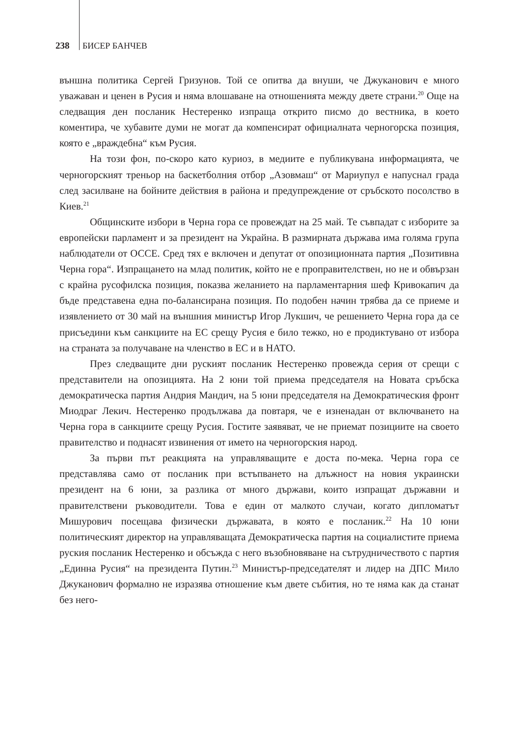238 БИСЕР БАНЧЕВ
външна политика Сергей Гризунов. Той се опитва да внуши, че Джуканович е много уважаван и ценен в Русия и няма влошаване на отношенията между двете страни.<sup>20</sup> Още на следващия ден посланик Нестеренко изпраща открито писмо до вестника, в което коментира, че хубавите думи не могат да компенсират официалната черногорска позиция, която е „враждебна“ към Русия.
На този фон, по-скоро като куриоз, в медиите е публикувана информацията, че черногорският треньор на баскетболния отбор „Азовмаш“ от Мариупул е напуснал града след засилване на бойните действия в района и предупреждение от сръбското посолство в Киев.<sup>21</sup>
Общинските избори в Черна гора се провеждат на 25 май. Те съвпадат с изборите за европейски парламент и за президент на Украйна. В размирната държава има голяма група наблюдатели от ОССЕ. Сред тях е включен и депутат от опозиционната партия „Позитивна Черна гора“. Изпращането на млад политик, който не е проправителствен, но не и обвързан с крайна русофилска позиция, показва желанието на парламентарния шеф Кривокапич да бъде представена една по-балансирана позиция. По подобен начин трябва да се приеме и изявлението от 30 май на външния министър Игор Лукшич, че решението Черна гора да се присъедини към санкциите на ЕС срещу Русия е било тежко, но е продиктувано от избора на страната за получаване на членство в ЕС и в НАТО.
През следващите дни руският посланик Нестеренко провежда серия от срещи с представители на опозицията. На 2 юни той приема председателя на Новата сръбска демократическа партия Андрия Мандич, на 5 юни председателя на Демократическия фронт Миодраг Лекич. Нестеренко продължава да повтаря, че е изненадан от включването на Черна гора в санкциите срещу Русия. Гостите заявяват, че не приемат позициите на своето правителство и поднасят извинения от името на черногорския народ.
За първи път реакцията на управляващите е доста по-мека. Черна гора се представлява само от посланик при встъпването на длъжност на новия украински президент на 6 юни, за разлика от много държави, които изпращат държавни и правителствени ръководители. Това е един от малкото случаи, когато дипломатът Мишурович посещава физически държавата, в която е посланик.<sup>22</sup> На 10 юни политическият директор на управляващата Демократическа партия на социалистите приема руския посланик Нестеренко и обсъжда с него възобновяване на сътрудничеството с партия „Единна Русия“ на президента Путин.<sup>23</sup> Министър-председателят и лидер на ДПС Мило Джуканович формално не изразява отношение към двете събития, но те няма как да станат без него-